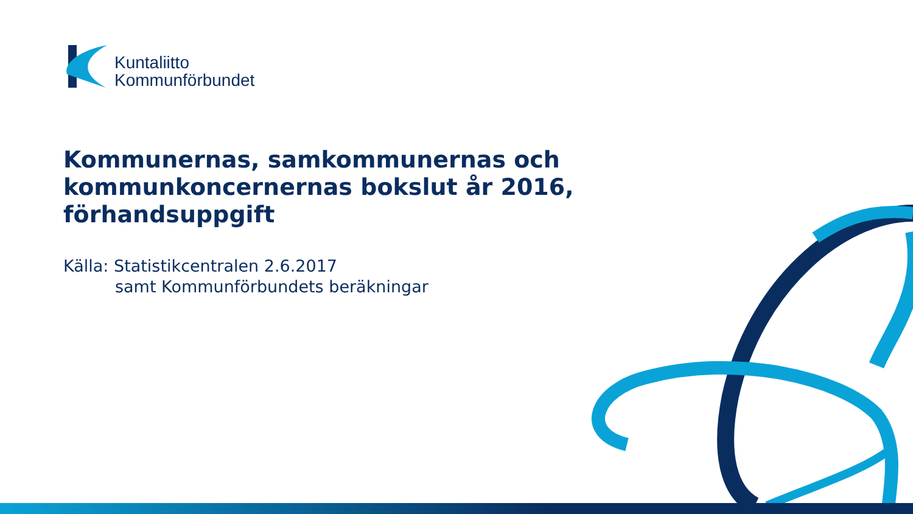Kuntaliitto
Kommunförbundet
Kommunernas, samkommunernas och
kommunkoncernernas bokslut år 2016,
förhandsuppgift
Källa: Statistikcentralen 2.6.2017
samt Kommunförbundets beräkningar